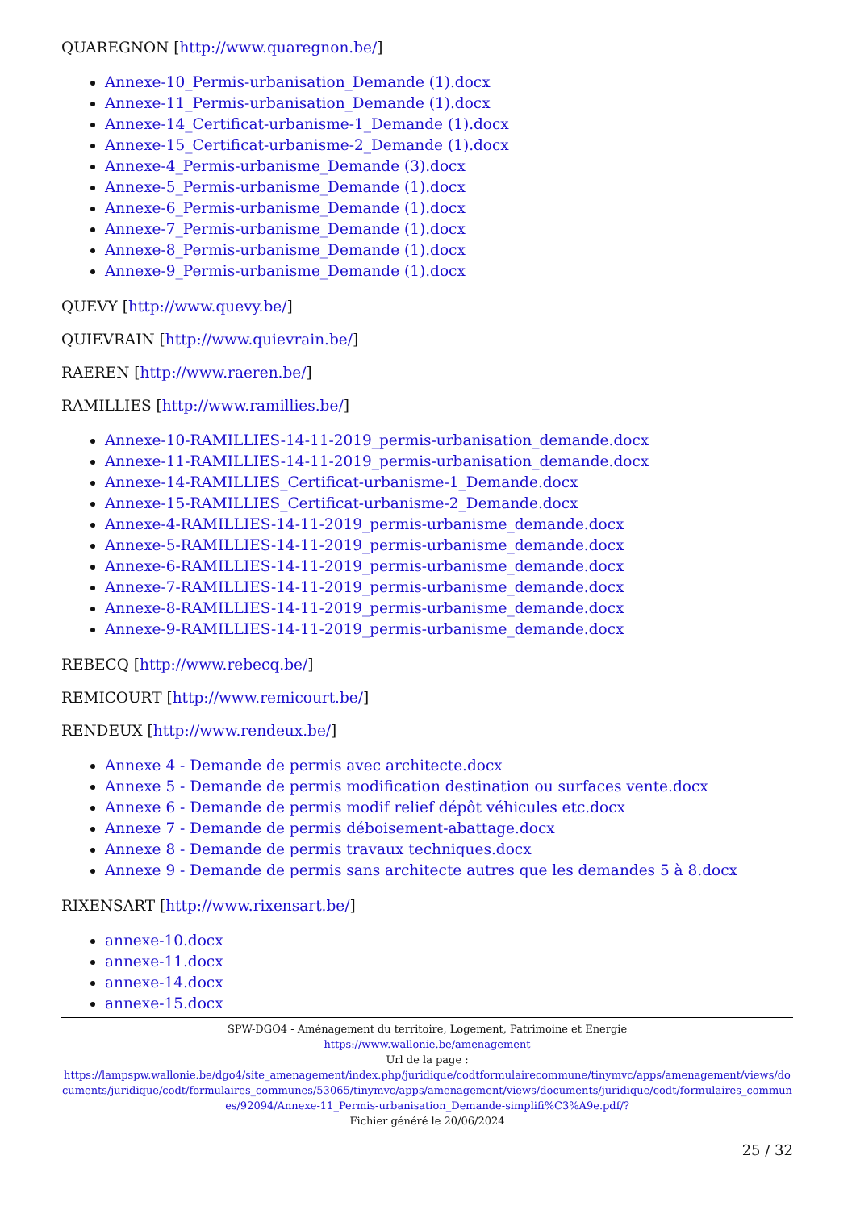QUAREGNON [http://www.quaregnon.be/]
Annexe-10_Permis-urbanisation_Demande (1).docx
Annexe-11_Permis-urbanisation_Demande (1).docx
Annexe-14_Certificat-urbanisme-1_Demande (1).docx
Annexe-15_Certificat-urbanisme-2_Demande (1).docx
Annexe-4_Permis-urbanisme_Demande (3).docx
Annexe-5_Permis-urbanisme_Demande (1).docx
Annexe-6_Permis-urbanisme_Demande (1).docx
Annexe-7_Permis-urbanisme_Demande (1).docx
Annexe-8_Permis-urbanisme_Demande (1).docx
Annexe-9_Permis-urbanisme_Demande (1).docx
QUEVY [http://www.quevy.be/]
QUIEVRAIN [http://www.quievrain.be/]
RAEREN [http://www.raeren.be/]
RAMILLIES [http://www.ramillies.be/]
Annexe-10-RAMILLIES-14-11-2019_permis-urbanisation_demande.docx
Annexe-11-RAMILLIES-14-11-2019_permis-urbanisation_demande.docx
Annexe-14-RAMILLIES_Certificat-urbanisme-1_Demande.docx
Annexe-15-RAMILLIES_Certificat-urbanisme-2_Demande.docx
Annexe-4-RAMILLIES-14-11-2019_permis-urbanisme_demande.docx
Annexe-5-RAMILLIES-14-11-2019_permis-urbanisme_demande.docx
Annexe-6-RAMILLIES-14-11-2019_permis-urbanisme_demande.docx
Annexe-7-RAMILLIES-14-11-2019_permis-urbanisme_demande.docx
Annexe-8-RAMILLIES-14-11-2019_permis-urbanisme_demande.docx
Annexe-9-RAMILLIES-14-11-2019_permis-urbanisme_demande.docx
REBECQ [http://www.rebecq.be/]
REMICOURT [http://www.remicourt.be/]
RENDEUX [http://www.rendeux.be/]
Annexe 4 - Demande de permis avec architecte.docx
Annexe 5 - Demande de permis modification destination ou surfaces vente.docx
Annexe 6 - Demande de permis modif relief dépôt véhicules etc.docx
Annexe 7 - Demande de permis déboisement-abattage.docx
Annexe 8 - Demande de permis travaux techniques.docx
Annexe 9 - Demande de permis sans architecte autres que les demandes 5 à 8.docx
RIXENSART [http://www.rixensart.be/]
annexe-10.docx
annexe-11.docx
annexe-14.docx
annexe-15.docx
SPW-DGO4 - Aménagement du territoire, Logement, Patrimoine et Energie
https://www.wallonie.be/amenagement
Url de la page :
https://lampspw.wallonie.be/dgo4/site_amenagement/index.php/juridique/codtformulairecommune/tinymvc/apps/amenagement/views/documents/juridique/codt/formulaires_communes/53065/tinymvc/apps/amenagement/views/documents/juridique/codt/formulaires_communes/92094/Annexe-11_Permis-urbanisation_Demande-simplifi%C3%A9e.pdf/?
Fichier généré le 20/06/2024
25 / 32